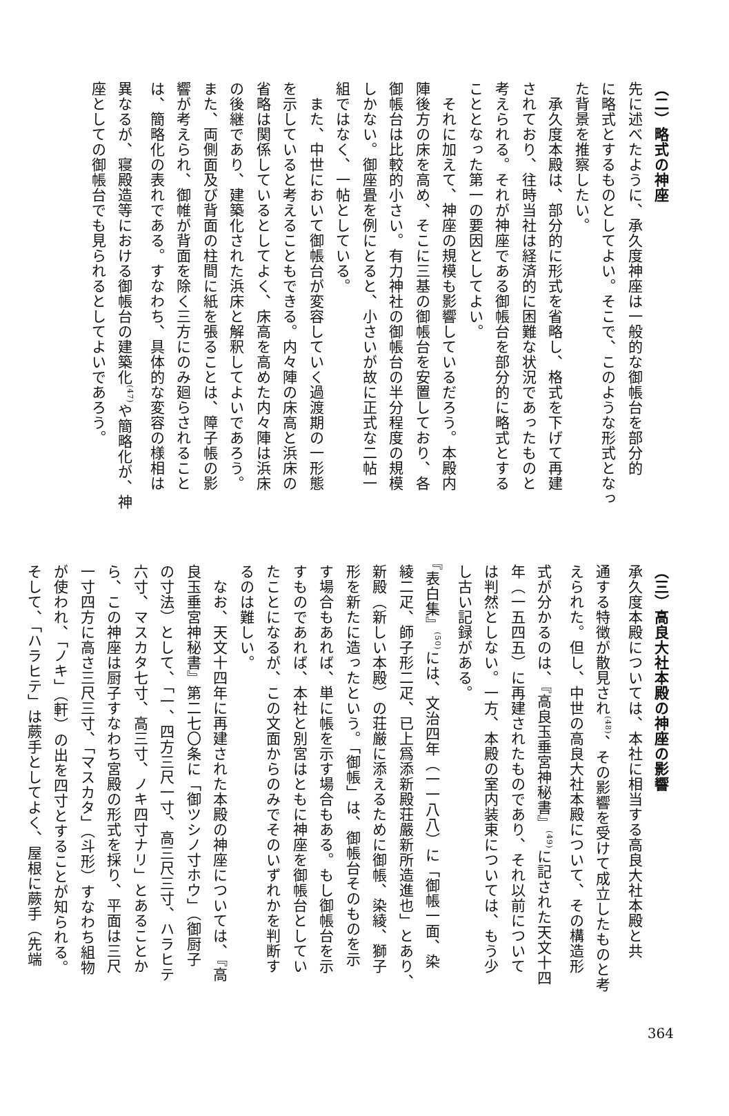（二）略式の神座
先に述べたように、承久度神座は一般的な御帳台を部分的
に略式とするものとしてよい。そこで、このような形式となっ
た背景を推察したい。
　承久度本殿は、部分的に形式を省略し、格式を下げて再建
されており、往時当社は経済的に困難な状況であったものと
考えられる。それが神座である御帳台を部分的に略式とする
こととなった第一の要因としてよい。
　それに加えて、神座の規模も影響しているだろう。本殿内
陣後方の床を高め、そこに三基の御帳台を安置しており、各
御帳台は比較的小さい。有力神社の御帳台の半分程度の規模
しかない。御座畳を例にとると、小さいが故に正式な二帖一
組ではなく、一帖としている。
　また、中世において御帳台が変容していく過渡期の一形態
を示していると考えることもできる。内々陣の床高と浜床の
省略は関係しているとしてよく、床高を高めた内々陣は浜床
の後継であり、建築化された浜床と解釈してよいであろう。
また、両側面及び背面の柱間に紙を張ることは、障子帳の影
響が考えられ、御帷が背面を除く三方にのみ廻らされること
は、簡略化の表れである。すなわち、具体的な変容の様相は
異なるが、寝殿造等における御帳台の建築化<sup>(47)</sup>や簡略化が、神
座としての御帳台でも見られるとしてよいであろう。
（三）高良大社本殿の神座の影響
承久度本殿については、本社に相当する高良大社本殿と共
通する特徴が散見され<sup>(48)</sup>、その影響を受けて成立したものと考
えられた。但し、中世の高良大社本殿について、その構造形
式が分かるのは、『高良玉垂宮神秘書』<sup>(49)</sup>に記された天文十四
年（一五四五）に再建されたものであり、それ以前について
は判然としない。一方、本殿の室内装束については、もう少
し古い記録がある。
『表白集』<sup>(50)</sup>には、文治四年（一一八八）に「御帳一面、染
綾二疋、師子形二疋、已上爲添新殿荘嚴新所造進也」とあり、
新殿（新しい本殿）の荘厳に添えるために御帳、染綾、獅子
形を新たに造ったという。「御帳」は、御帳台そのものを示
す場合もあれば、単に帳を示す場合もある。もし御帳台を示
すものであれば、本社と別宮はともに神座を御帳台としてい
たことになるが、この文面からのみでそのいずれかを判断す
るのは難しい。
　なお、天文十四年に再建された本殿の神座については、『高
良玉垂宮神秘書』第二七〇条に「御ツシノ寸ホウ」（御厨子
の寸法）として、「一、四方三尺一寸、高三尺三寸、ハラヒテ
六寸、マスカタ七寸、高三寸、ノキ四寸ナリ」とあることか
ら、この神座は厨子すなわち宮殿の形式を採り、平面は三尺
一寸四方に高さ三尺三寸、「マスカタ」（斗形）すなわち組物
が使われ、「ノキ」（軒）の出を四寸とすることが知られる。
そして、「ハラヒテ」は蕨手としてよく、屋根に蕨手（先端
364